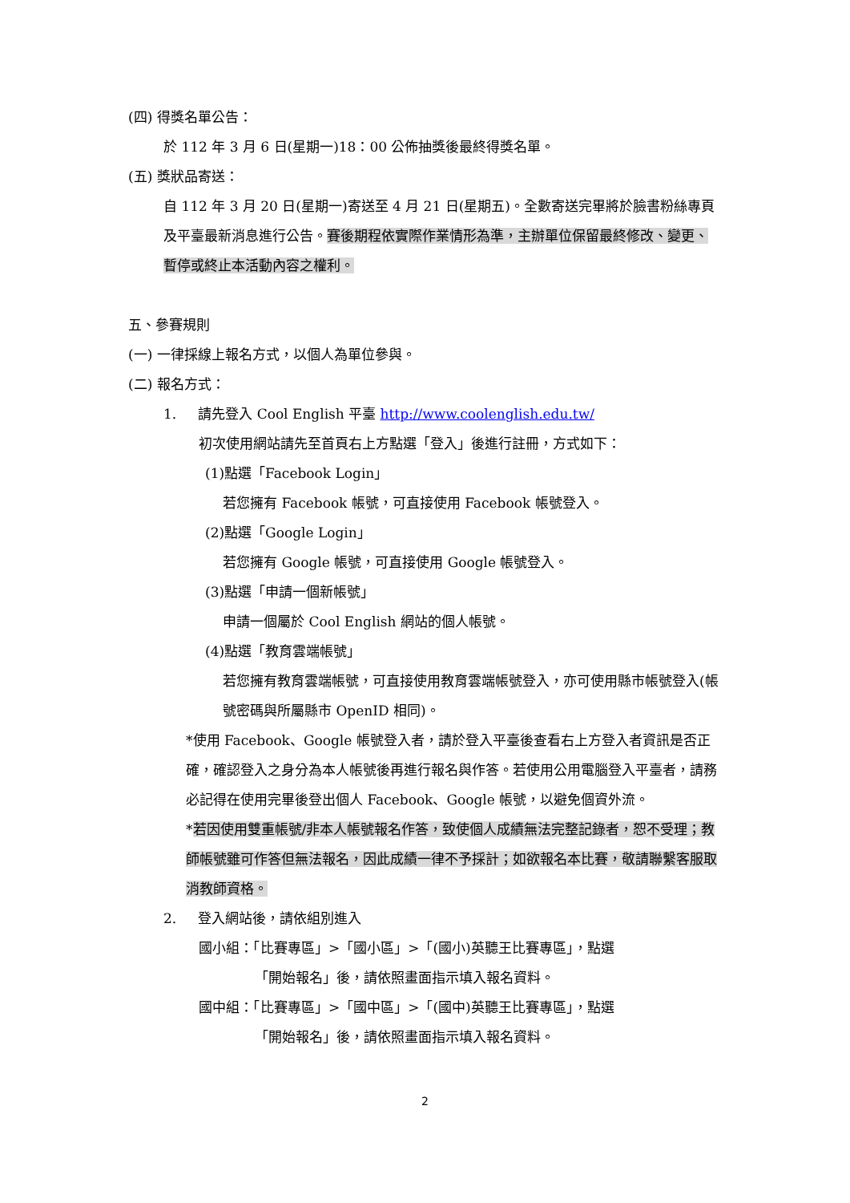(四) 得獎名單公告：
於 112 年 3 月 6 日(星期一)18：00 公佈抽獎後最終得獎名單。
(五) 獎狀品寄送：
自 112 年 3 月 20 日(星期一)寄送至 4 月 21 日(星期五)。全數寄送完畢將於臉書粉絲專頁及平臺最新消息進行公告。賽後期程依實際作業情形為準，主辦單位保留最終修改、變更、暫停或終止本活動內容之權利。
五、參賽規則
(一) 一律採線上報名方式，以個人為單位參與。
(二) 報名方式：
1. 請先登入 Cool English 平臺 http://www.coolenglish.edu.tw/
初次使用網站請先至首頁右上方點選「登入」後進行註冊，方式如下：
(1)點選「Facebook Login」
若您擁有 Facebook 帳號，可直接使用 Facebook 帳號登入。
(2)點選「Google Login」
若您擁有 Google 帳號，可直接使用 Google 帳號登入。
(3)點選「申請一個新帳號」
申請一個屬於 Cool English 網站的個人帳號。
(4)點選「教育雲端帳號」
若您擁有教育雲端帳號，可直接使用教育雲端帳號登入，亦可使用縣市帳號登入(帳號密碼與所屬縣市 OpenID 相同)。
*使用 Facebook、Google 帳號登入者，請於登入平臺後查看右上方登入者資訊是否正確，確認登入之身分為本人帳號後再進行報名與作答。若使用公用電腦登入平臺者，請務必記得在使用完畢後登出個人 Facebook、Google 帳號，以避免個資外流。
*若因使用雙重帳號/非本人帳號報名作答，致使個人成績無法完整記錄者，恕不受理；教師帳號雖可作答但無法報名，因此成績一律不予採計；如欲報名本比賽，敬請聯繫客服取消教師資格。
2. 登入網站後，請依組別進入
國小組：「比賽專區」>「國小區」>「(國小)英聽王比賽專區」，點選
「開始報名」後，請依照畫面指示填入報名資料。
國中組：「比賽專區」>「國中區」>「(國中)英聽王比賽專區」，點選
「開始報名」後，請依照畫面指示填入報名資料。
2